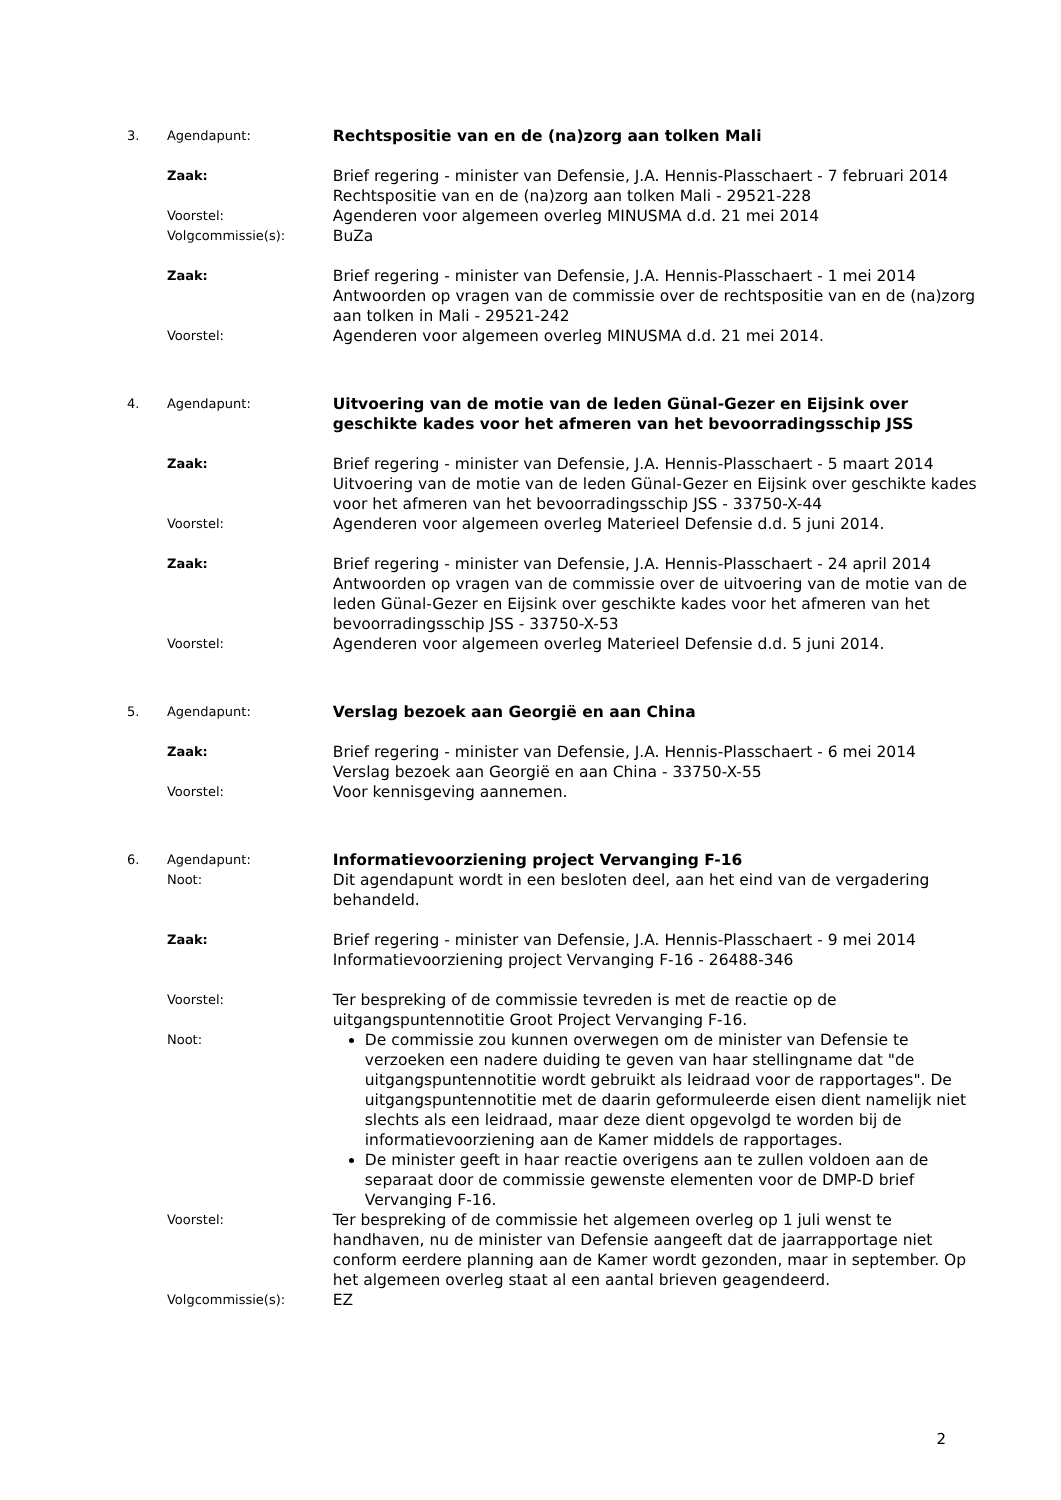3. Agendapunt:
Rechtspositie van en de (na)zorg aan tolken Mali
Zaak:
Brief regering - minister van Defensie, J.A. Hennis-Plasschaert - 7 februari 2014
Rechtspositie van en de (na)zorg aan tolken Mali - 29521-228
Voorstel:
Agenderen voor algemeen overleg MINUSMA d.d. 21 mei 2014
Volgcommissie(s):
BuZa
Zaak:
Brief regering - minister van Defensie, J.A. Hennis-Plasschaert - 1 mei 2014
Antwoorden op vragen van de commissie over de rechtspositie van en de (na)zorg aan tolken in Mali - 29521-242
Voorstel:
Agenderen voor algemeen overleg MINUSMA d.d. 21 mei 2014.
4. Agendapunt:
Uitvoering van de motie van de leden Günal-Gezer en Eijsink over geschikte kades voor het afmeren van het bevoorradingsschip JSS
Zaak:
Brief regering - minister van Defensie, J.A. Hennis-Plasschaert - 5 maart 2014
Uitvoering van de motie van de leden Günal-Gezer en Eijsink over geschikte kades voor het afmeren van het bevoorradingsschip JSS - 33750-X-44
Voorstel:
Agenderen voor algemeen overleg Materieel Defensie d.d. 5 juni 2014.
Zaak:
Brief regering - minister van Defensie, J.A. Hennis-Plasschaert - 24 april 2014
Antwoorden op vragen van de commissie over de uitvoering van de motie van de leden Günal-Gezer en Eijsink over geschikte kades voor het afmeren van het bevoorradingsschip JSS - 33750-X-53
Voorstel:
Agenderen voor algemeen overleg Materieel Defensie d.d. 5 juni 2014.
5. Agendapunt:
Verslag bezoek aan Georgië en aan China
Zaak:
Brief regering - minister van Defensie, J.A. Hennis-Plasschaert - 6 mei 2014
Verslag bezoek aan Georgië en aan China - 33750-X-55
Voorstel:
Voor kennisgeving aannemen.
6. Agendapunt:
Informatievoorziening project Vervanging F-16
Noot:
Dit agendapunt wordt in een besloten deel, aan het eind van de vergadering behandeld.
Zaak:
Brief regering - minister van Defensie, J.A. Hennis-Plasschaert - 9 mei 2014
Informatievoorziening project Vervanging F-16 - 26488-346
Voorstel:
Ter bespreking of de commissie tevreden is met de reactie op de uitgangspuntennotitie Groot Project Vervanging F-16.
Noot:
De commissie zou kunnen overwegen om de minister van Defensie te verzoeken een nadere duiding te geven van haar stellingname dat "de uitgangspuntennotitie wordt gebruikt als leidraad voor de rapportages". De uitgangspuntennotitie met de daarin geformuleerde eisen dient namelijk niet slechts als een leidraad, maar deze dient opgevolgd te worden bij de informatievoorziening aan de Kamer middels de rapportages.
De minister geeft in haar reactie overigens aan te zullen voldoen aan de separaat door de commissie gewenste elementen voor de DMP-D brief Vervanging F-16.
Voorstel:
Ter bespreking of de commissie het algemeen overleg op 1 juli wenst te handhaven, nu de minister van Defensie aangeeft dat de jaarrapportage niet conform eerdere planning aan de Kamer wordt gezonden, maar in september. Op het algemeen overleg staat al een aantal brieven geagendeerd.
Volgcommissie(s):
EZ
2